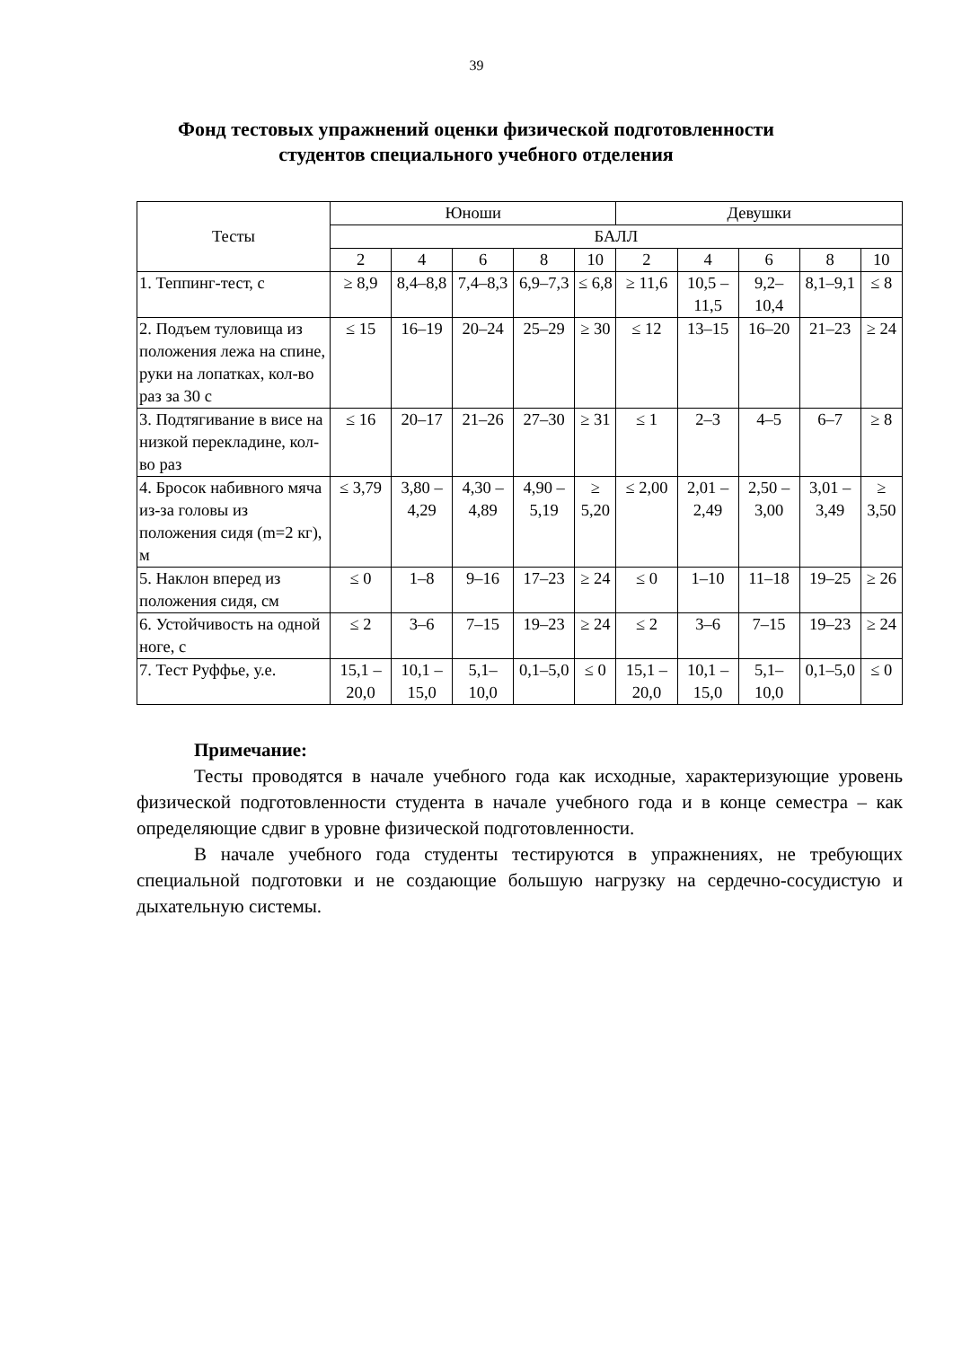39
Фонд тестовых упражнений оценки физической подготовленности
студентов специального учебного отделения
| Тесты | Юноши | | | | | Девушки | | | | |
| --- | --- | --- | --- | --- | --- | --- | --- | --- | --- | --- |
| | БАЛЛ | | | | | | | | | |
| | 2 | 4 | 6 | 8 | 10 | 2 | 4 | 6 | 8 | 10 |
| 1. Теппинг-тест, с | ≥ 8,9 | 8,4–8,8 | 7,4–8,3 | 6,9–7,3 | ≤ 6,8 | ≥ 11,6 | 10,5 – 11,5 | 9,2–10,4 | 8,1–9,1 | ≤ 8 |
| 2. Подъем туловища из положения лежа на спине, руки на лопатках, кол-во раз за 30 с | ≤ 15 | 16–19 | 20–24 | 25–29 | ≥ 30 | ≤ 12 | 13–15 | 16–20 | 21–23 | ≥ 24 |
| 3. Подтягивание в висе на низкой перекладине, кол-во раз | ≤ 16 | 20–17 | 21–26 | 27–30 | ≥ 31 | ≤ 1 | 2–3 | 4–5 | 6–7 | ≥ 8 |
| 4. Бросок набивного мяча из-за головы из положения сидя (m=2 кг), м | ≤ 3,79 | 3,80 – 4,29 | 4,30 – 4,89 | 4,90 – 5,19 | ≥ 5,20 | ≤ 2,00 | 2,01 – 2,49 | 2,50 – 3,00 | 3,01 – 3,49 | ≥ 3,50 |
| 5. Наклон вперед из положения сидя, см | ≤ 0 | 1–8 | 9–16 | 17–23 | ≥ 24 | ≤ 0 | 1–10 | 11–18 | 19–25 | ≥ 26 |
| 6. Устойчивость на одной ноге, с | ≤ 2 | 3–6 | 7–15 | 19–23 | ≥ 24 | ≤ 2 | 3–6 | 7–15 | 19–23 | ≥ 24 |
| 7. Тест Руффье, у.е. | 15,1 – 20,0 | 10,1 – 15,0 | 5,1–10,0 | 0,1–5,0 | ≤ 0 | 15,1 – 20,0 | 10,1 – 15,0 | 5,1–10,0 | 0,1–5,0 | ≤ 0 |
Примечание:
Тесты проводятся в начале учебного года как исходные, характеризующие уровень физической подготовленности студента в начале учебного года и в конце семестра – как определяющие сдвиг в уровне физической подготовленности.
В начале учебного года студенты тестируются в упражнениях, не требующих специальной подготовки и не создающие большую нагрузку на сердечно-сосудистую и дыхательную системы.